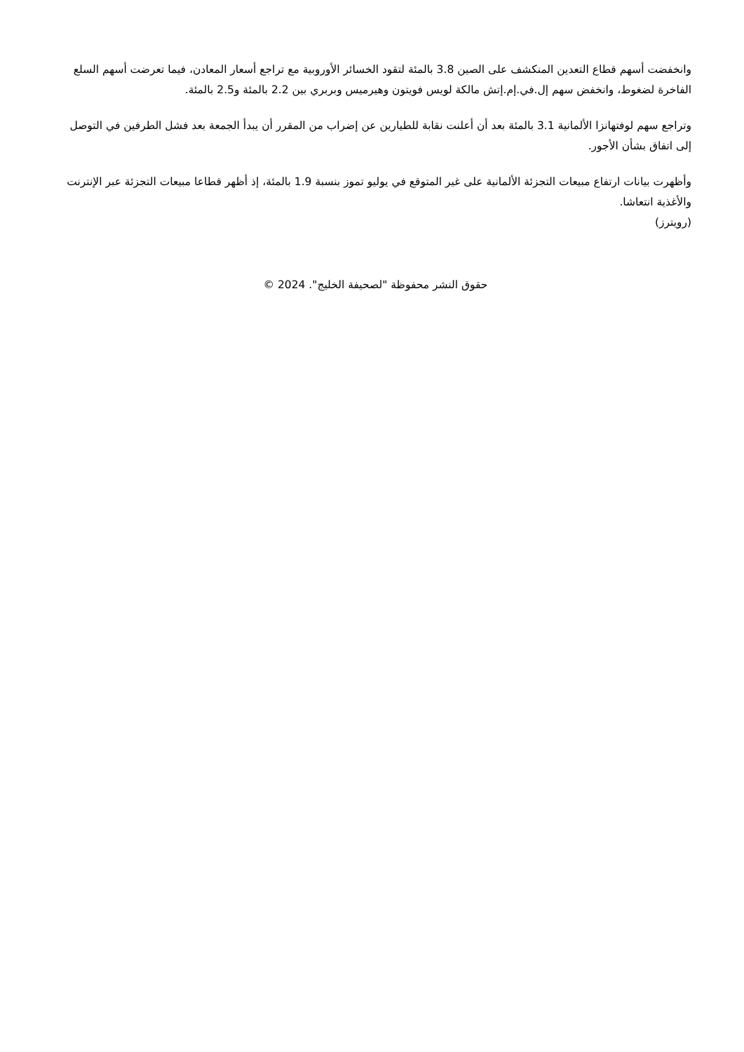وانخفضت أسهم قطاع التعدين المنكشف على الصين 3.8 بالمئة لتقود الخسائر الأوروبية مع تراجع أسعار المعادن، فيما تعرضت أسهم السلع الفاخرة لضغوط، وانخفض سهم إل.في.إم.إتش مالكة لويس فويتون وهيرميس وبربري بين 2.2 بالمئة و2.5 بالمئة.
وتراجع سهم لوفتهانزا الألمانية 3.1 بالمئة بعد أن أعلنت نقابة للطيارين عن إضراب من المقرر أن يبدأ الجمعة بعد فشل الطرفين في التوصل إلى اتفاق بشأن الأجور.
وأظهرت بيانات ارتفاع مبيعات التجزئة الألمانية على غير المتوقع في يوليو تموز بنسبة 1.9 بالمئة، إذ أظهر قطاعا مبيعات التجزئة عبر الإنترنت والأغذية انتعاشا.
(رويترز)
حقوق النشر محفوظة "لصحيفة الخليج". 2024 ©